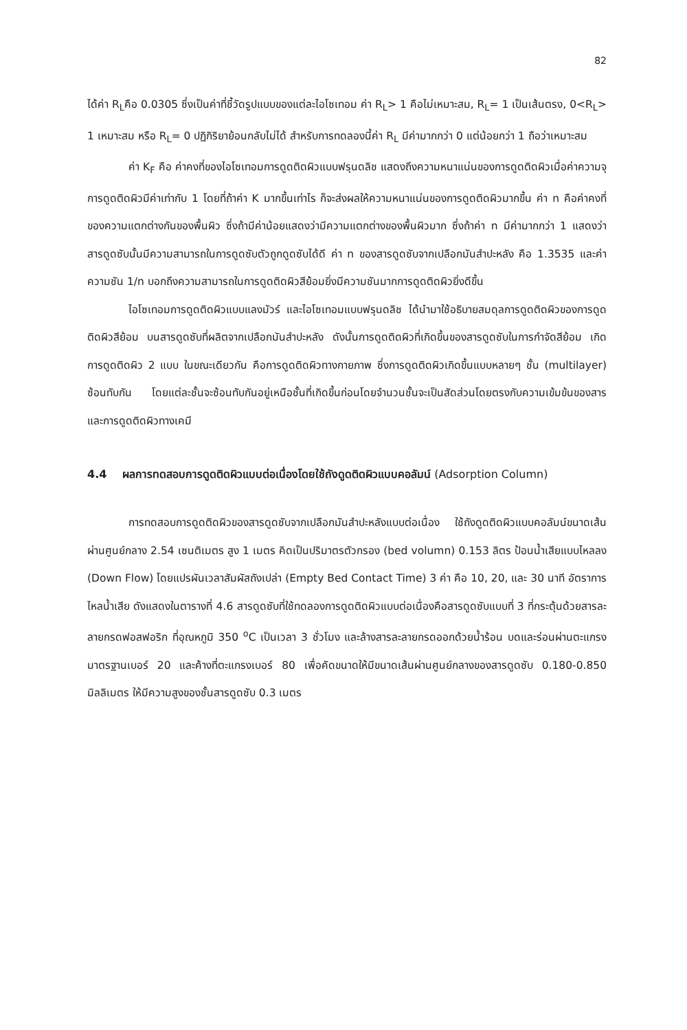82
ได้ค่า R<sub>L</sub>คือ 0.0305 ซึ่งเป็นค่าที่ชี้วัดรูปแบบของแต่ละไอโซเทอม ค่า R<sub>L</sub>> 1 คือไม่เหมาะสม, R<sub>L</sub>= 1 เป็นเส้นตรง, 0<R<sub>L</sub>> 1 เหมาะสม หรือ R<sub>L</sub>= 0 ปฏิกิริยาย้อนกลับไม่ได้ สำหรับการทดลองนี้ค่า R<sub>L</sub> มีค่ามากกว่า 0 แต่น้อยกว่า 1 ถือว่าเหมาะสม
ค่า K<sub>F</sub> คือ ค่าคงที่ของไอโซเทอมการดูดติดผิวแบบฟรุนดลิช แสดงถึงความหนาแน่นของการดูดติดผิวเมื่อค่าความจุการดูดติดผิวมีค่าเท่ากับ 1 โดยที่ถ้าค่า K มากขึ้นเท่าไร ก็จะส่งผลให้ความหนาแน่นของการดูดติดผิวมากขึ้น ค่า n คือค่าคงที่ของความแตกต่างกันของพื้นผิว ซึ่งถ้ามีค่าน้อยแสดงว่ามีความแตกต่างของพื้นผิวมาก ซึ่งถ้าค่า n มีค่ามากกว่า 1 แสดงว่าสารดูดซับนั้นมีความสามารถในการดูดซับตัวถูกดูดซับได้ดี ค่า n ของสารดูดซับจากเปลือกมันสำปะหลัง คือ 1.3535 และค่าความชัน 1/n บอกถึงความสามารถในการดูดติดผิวสีย้อมยิ่งมีความชันมากการดูดติดผิวยิ่งดีขึ้น
ไอโซเทอมการดูดติดผิวแบบแลงมัวร์ และไอโซเทอมแบบฟรุนดลิช ได้นำมาใช้อธิบายสมดุลการดูดติดผิวของการดูดติดผิวสีย้อม บนสารดูดซับที่ผลิตจากเปลือกมันสำปะหลัง ดังนั้นการดูดติดผิวที่เกิดขึ้นของสารดูดซับในการกำจัดสีย้อม เกิดการดูดติดผิว 2 แบบ ในขณะเดียวกัน คือการดูดติดผิวทางกายภาพ ซึ่งการดูดติดผิวเกิดขึ้นแบบหลายๆ ชั้น (multilayer) ซ้อนทับกัน โดยแต่ละชั้นจะซ้อนทับกันอยู่เหนือชั้นที่เกิดขึ้นก่อนโดยจำนวนชั้นจะเป็นสัดส่วนโดยตรงกับความเข้มข้นของสาร และการดูดติดผิวทางเคมี
4.4 ผลการทดสอบการดูดติดผิวแบบต่อเนื่องโดยใช้ถังดูดติดผิวแบบคอลัมน์ (Adsorption Column)
การทดสอบการดูดติดผิวของสารดูดซับจากเปลือกมันสำปะหลังแบบต่อเนื่อง ใช้ถังดูดติดผิวแบบคอลัมน์ขนาดเส้นผ่านศูนย์กลาง 2.54 เซนติเมตร สูง 1 เมตร คิดเป็นปริมาตรตัวกรอง (bed volumn) 0.153 ลิตร ป้อนน้ำเสียแบบไหลลง (Down Flow) โดยแปรผันเวลาสัมผัสถังเปล่า (Empty Bed Contact Time) 3 ค่า คือ 10, 20, และ 30 นาที อัตราการไหลน้ำเสีย ดังแสดงในตารางที่ 4.6 สารดูดซับที่ใช้ทดลองการดูดติดผิวแบบต่อเนื่องคือสารดูดซับแบบที่ 3 ที่กระตุ้นด้วยสารละลายกรดฟอสฟอริก ที่อุณหภูมิ 350 <sup>o</sup>C เป็นเวลา 3 ชั่วโมง และล้างสารละลายกรดออกด้วยน้ำร้อน บดและร่อนผ่านตะแกรงมาตรฐานเบอร์ 20 และค้างที่ตะแกรงเบอร์ 80 เพื่อคัดขนาดให้มีขนาดเส้นผ่านศูนย์กลางของสารดูดซับ 0.180-0.850 มิลลิเมตร ให้มีความสูงของชั้นสารดูดซับ 0.3 เมตร